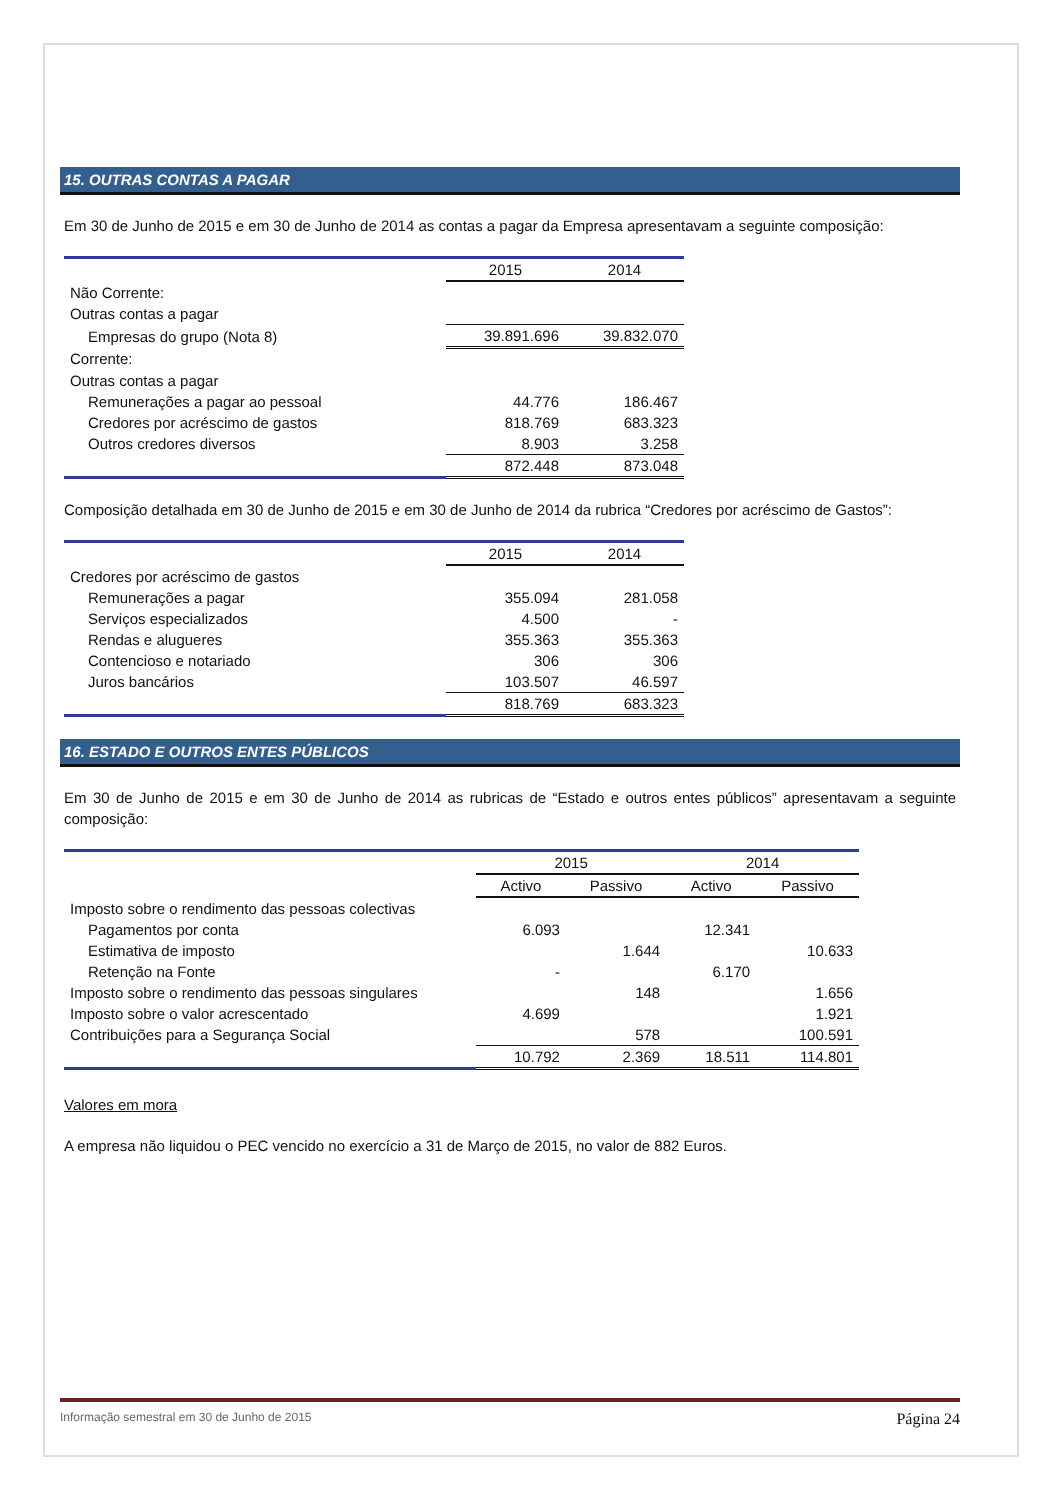15. OUTRAS CONTAS A PAGAR
Em 30 de Junho de 2015 e em 30 de Junho de 2014 as contas a pagar da Empresa apresentavam a seguinte composição:
| | 2015 | 2014 |
| --- | --- | --- |
| Não Corrente: | | |
| Outras contas a pagar | | |
| Empresas do grupo (Nota 8) | 39.891.696 | 39.832.070 |
| Corrente: | | |
| Outras contas a pagar | | |
| Remunerações a pagar ao pessoal | 44.776 | 186.467 |
| Credores por acréscimo de gastos | 818.769 | 683.323 |
| Outros credores diversos | 8.903 | 3.258 |
| | 872.448 | 873.048 |
Composição detalhada em 30 de Junho de 2015 e em 30 de Junho de 2014 da rubrica “Credores por acréscimo de Gastos”:
| | 2015 | 2014 |
| --- | --- | --- |
| Credores por acréscimo de gastos | | |
| Remunerações a pagar | 355.094 | 281.058 |
| Serviços especializados | 4.500 | - |
| Rendas e alugueres | 355.363 | 355.363 |
| Contencioso e notariado | 306 | 306 |
| Juros bancários | 103.507 | 46.597 |
| | 818.769 | 683.323 |
16. ESTADO E OUTROS ENTES PÚBLICOS
Em 30 de Junho de 2015 e em 30 de Junho de 2014 as rubricas de “Estado e outros entes públicos” apresentavam a seguinte composição:
| | 2015 | | 2014 | |
| --- | --- | --- | --- | --- |
| | Activo | Passivo | Activo | Passivo |
| Imposto sobre o rendimento das pessoas colectivas | | | | |
| Pagamentos por conta | 6.093 | | 12.341 | |
| Estimativa de imposto | | 1.644 | | 10.633 |
| Retenção na Fonte | - | | 6.170 | |
| Imposto sobre o rendimento das pessoas singulares | | 148 | | 1.656 |
| Imposto sobre o valor acrescentado | 4.699 | | | 1.921 |
| Contribuições para a Segurança Social | | 578 | | 100.591 |
| | 10.792 | 2.369 | 18.511 | 114.801 |
Valores em mora
A empresa não liquidou o PEC vencido no exercício a 31 de Março de 2015, no valor de 882 Euros.
Informação semestral em 30 de Junho de 2015 Página 24